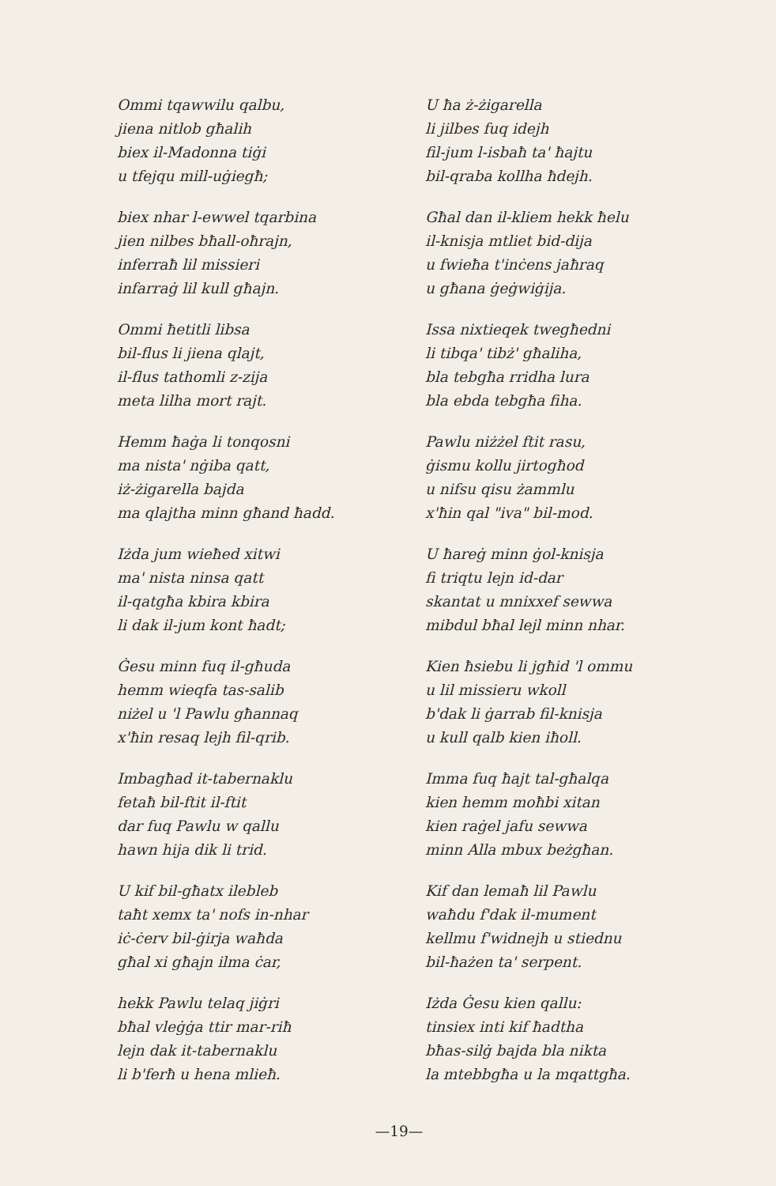Ommi tqawwilu qalbu,
jiena nitlob għalih
biex il-Madonna tiġi
u tfejqu mill-uġiegħ;
biex nhar l-ewwel tqarbina
jien nilbes bħall-oħrajn,
inferraħ lil missieri
infarraġ lil kull għajn.
Ommi ħetitli libsa
bil-flus li jiena qlajt,
il-flus tathomli z-zija
meta lilha mort rajt.
Hemm ħaġa li tonqosni
ma nista' nġiba qatt,
iż-żigarella bajda
ma qlajtha minn għand ħadd.
Iżda jum wieħed xitwi
ma' nista ninsa qatt
il-qatgħa kbira kbira
li dak il-jum kont ħadt;
Ġesu minn fuq il-għuda
hemm wieqfa tas-salib
niżel u 'l Pawlu għannaq
x'ħin resaq lejh fil-qrib.
Imbagħad it-tabernaklu
fetaħ bil-ftit il-ftit
dar fuq Pawlu w qallu
hawn hija dik li trid.
U kif bil-għatx ilebleb
taħt xemx ta' nofs in-nhar
iċ-ċerv bil-ġirja waħda
għal xi għajn ilma ċar,
hekk Pawlu telaq jiġri
bħal vleġġa ttir mar-riħ
lejn dak it-tabernaklu
li b'ferħ u hena mlieħ.
U ħa ż-żigarella
li jilbes fuq idejh
fil-jum l-isbaħ ta' ħajtu
bil-qraba kollha ħdejh.
Għal dan il-kliem hekk ħelu
il-knisja mtliet bid-dija
u fwieħa t'inċens jaħraq
u għana ġeġwiġija.
Issa nixtieqek twegħedni
li tibqa' tibż' għaliha,
bla tebgħa rridha lura
bla ebda tebgħa fiha.
Pawlu niżżel ftit rasu,
ġismu kollu jirtogħod
u nifsu qisu żammlu
x'ħin qal "iva" bil-mod.
U ħareġ minn ġol-knisja
fi triqtu lejn id-dar
skantat u mnixxef sewwa
mibdul bħal lejl minn nhar.
Kien ħsiebu li jgħid 'l ommu
u lil missieru wkoll
b'dak li ġarrab fil-knisja
u kull qalb kien iħoll.
Imma fuq ħajt tal-għalqa
kien hemm moħbi xitan
kien raġel jafu sewwa
minn Alla mbux beżgħan.
Kif dan lemaħ lil Pawlu
waħdu f'dak il-mument
kellmu f'widnejh u stiednu
bil-ħażen ta' serpent.
Iżda Ġesu kien qallu:
tinsiex inti kif ħadtha
bħas-silġ bajda bla nikta
la mtebbgħa u la mqattgħa.
—19—